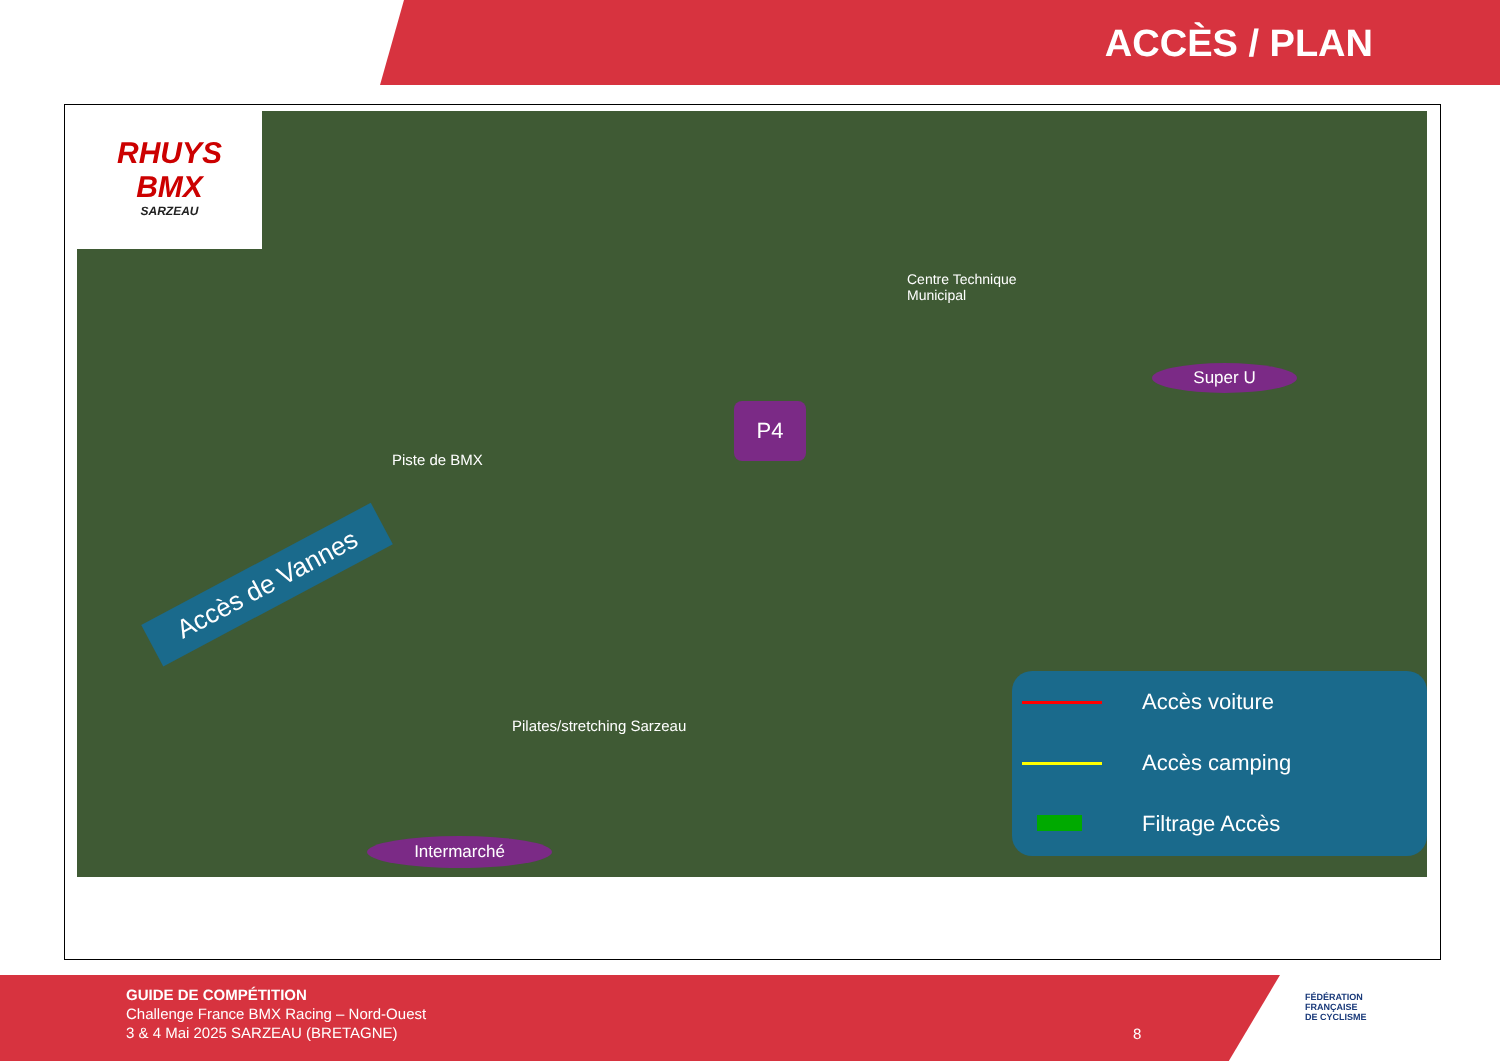ACCÈS / PLAN
RHUYS
BMX
SARZEAU
Centre Technique
Municipal
Super U
P4
Piste de BMX
Accès de Vannes
Pilates/stretching Sarzeau
Intermarché
Accès voiture
Accès camping
Filtrage Accès
GUIDE DE COMPÉTITION
Challenge France BMX Racing – Nord-Ouest
3 & 4 Mai 2025 SARZEAU (BRETAGNE)
8
FÉDÉRATION
FRANÇAISE
DE CYCLISME